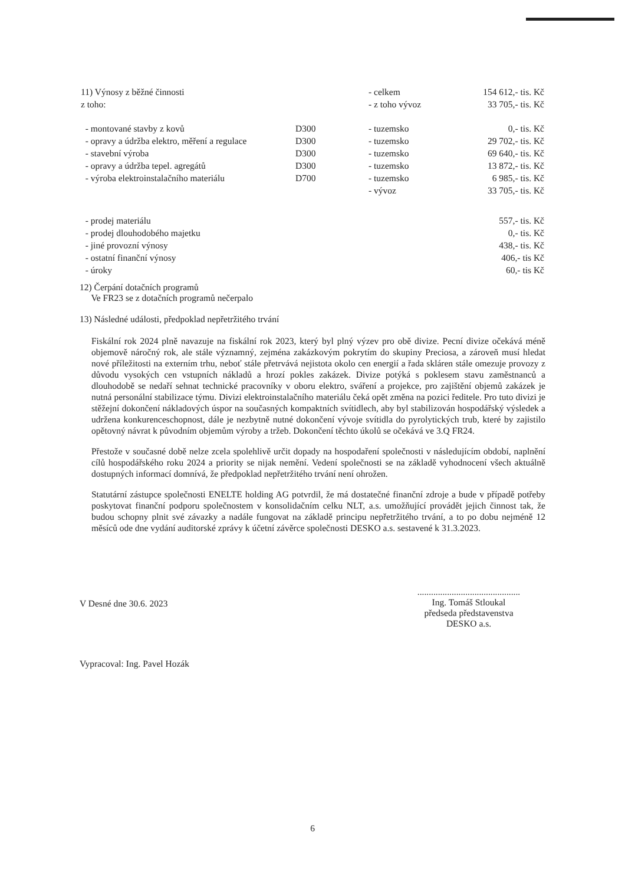| 11) Výnosy z běžné činnosti | | - celkem | 154 612,- tis. Kč |
| z toho: | | - z toho vývoz | 33 705,- tis. Kč |
| - montované stavby z kovů | D300 | - tuzemsko | 0,- tis. Kč |
| - opravy a údržba elektro, měření a regulace | D300 | - tuzemsko | 29 702,- tis. Kč |
| - stavební výroba | D300 | - tuzemsko | 69 640,- tis. Kč |
| - opravy a údržba tepel. agregátů | D300 | - tuzemsko | 13 872,- tis. Kč |
| - výroba elektroinstalačního materiálu | D700 | - tuzemsko | 6 985,- tis. Kč |
| | | - vývoz | 33 705,- tis. Kč |
| - prodej materiálu | | | 557,- tis. Kč |
| - prodej dlouhodobého majetku | | | 0,- tis. Kč |
| - jiné provozní výnosy | | | 438,- tis. Kč |
| - ostatní finanční výnosy | | | 406,- tis Kč |
| - úroky | | | 60,- tis Kč |
12) Čerpání dotačních programů
Ve FR23 se z dotačních programů nečerpalo
13) Následné události, předpoklad nepřetržitého trvání
Fiskální rok 2024 plně navazuje na fiskální rok 2023, který byl plný výzev pro obě divize. Pecní divize očekává méně objemově náročný rok, ale stále významný, zejména zakázkovým pokrytím do skupiny Preciosa, a zároveň musí hledat nové příležitosti na externím trhu, neboť stále přetrvává nejistota okolo cen energií a řada skláren stále omezuje provozy z důvodu vysokých cen vstupních nákladů a hrozí pokles zakázek. Divize potýká s poklesem stavu zaměstnanců a dlouhodobě se nedaří sehnat technické pracovníky v oboru elektro, sváření a projekce, pro zajištění objemů zakázek je nutná personální stabilizace týmu. Divizi elektroinstalačního materiálu čeká opět změna na pozici ředitele. Pro tuto divizi je stěžejní dokončení nákladových úspor na současných kompaktních svítidlech, aby byl stabilizován hospodářský výsledek a udržena konkurenceschopnost, dále je nezbytně nutné dokončení vývoje svítidla do pyrolytických trub, které by zajistilo opětovný návrat k původním objemům výroby a tržeb. Dokončení těchto úkolů se očekává ve 3.Q FR24.
Přestože v současné době nelze zcela spolehlivě určit dopady na hospodaření společnosti v následujícím období, naplnění cílů hospodářského roku 2024 a priority se nijak nemění. Vedení společnosti se na základě vyhodnocení všech aktuálně dostupných informací domnívá, že předpoklad nepřetržitého trvání není ohrožen.
Statutární zástupce společnosti ENELTE holding AG potvrdil, že má dostatečné finanční zdroje a bude v případě potřeby poskytovat finanční podporu společnostem v konsolidačním celku NLT, a.s. umožňující provádět jejich činnost tak, že budou schopny plnit své závazky a nadále fungovat na základě principu nepřetržitého trvání, a to po dobu nejméně 12 měsíců ode dne vydání auditorské zprávy k účetní závěrce společnosti DESKO a.s. sestavené k 31.3.2023.
V Desné dne 30.6. 2023
.............................................
Ing. Tomáš Stloukal
předseda představenstva
DESKO a.s.
Vypracoval: Ing. Pavel Hozák
6